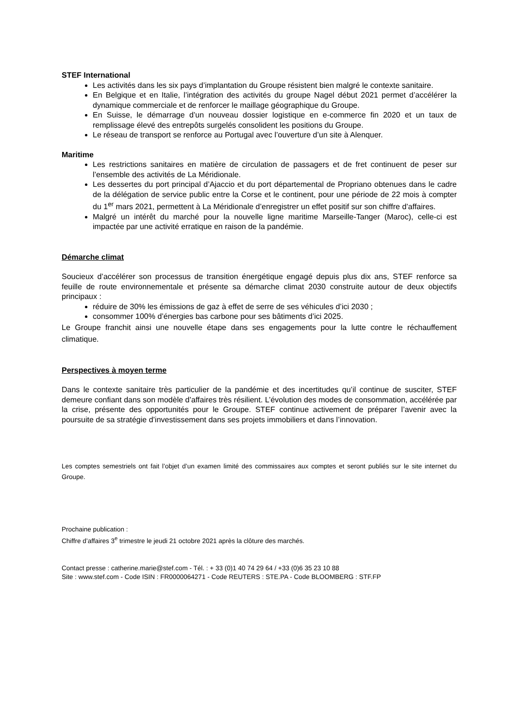STEF International
Les activités dans les six pays d’implantation du Groupe résistent bien malgré le contexte sanitaire.
En Belgique et en Italie, l’intégration des activités du groupe Nagel début 2021 permet d’accélérer la dynamique commerciale et de renforcer le maillage géographique du Groupe.
En Suisse, le démarrage d’un nouveau dossier logistique en e-commerce fin 2020 et un taux de remplissage élevé des entrepôts surgelés consolident les positions du Groupe.
Le réseau de transport se renforce au Portugal avec l’ouverture d’un site à Alenquer.
Maritime
Les restrictions sanitaires en matière de circulation de passagers et de fret continuent de peser sur l’ensemble des activités de La Méridionale.
Les dessertes du port principal d’Ajaccio et du port départemental de Propriano obtenues dans le cadre de la délégation de service public entre la Corse et le continent, pour une période de 22 mois à compter du 1<sup>er</sup> mars 2021, permettent à La Méridionale d’enregistrer un effet positif sur son chiffre d’affaires.
Malgré un intérêt du marché pour la nouvelle ligne maritime Marseille-Tanger (Maroc), celle-ci est impactée par une activité erratique en raison de la pandémie.
Démarche climat
Soucieux d’accélérer son processus de transition énergétique engagé depuis plus dix ans, STEF renforce sa feuille de route environnementale et présente sa démarche climat 2030 construite autour de deux objectifs principaux :
réduire de 30% les émissions de gaz à effet de serre de ses véhicules d’ici 2030 ;
consommer 100% d’énergies bas carbone pour ses bâtiments d’ici 2025.
Le Groupe franchit ainsi une nouvelle étape dans ses engagements pour la lutte contre le réchauffement climatique.
Perspectives à moyen terme
Dans le contexte sanitaire très particulier de la pandémie et des incertitudes qu’il continue de susciter, STEF demeure confiant dans son modèle d’affaires très résilient. L’évolution des modes de consommation, accélérée par la crise, présente des opportunités pour le Groupe. STEF continue activement de préparer l’avenir avec la poursuite de sa stratégie d’investissement dans ses projets immobiliers et dans l’innovation.
Les comptes semestriels ont fait l’objet d’un examen limité des commissaires aux comptes et seront publiés sur le site internet du Groupe.
Prochaine publication :
Chiffre d’affaires 3<sup>e</sup> trimestre le jeudi 21 octobre 2021 après la clôture des marchés.
Contact presse : catherine.marie@stef.com - Tél. : + 33 (0)1 40 74 29 64 / +33 (0)6 35 23 10 88
Site : www.stef.com - Code ISIN : FR0000064271 - Code REUTERS : STE.PA - Code BLOOMBERG : STF.FP